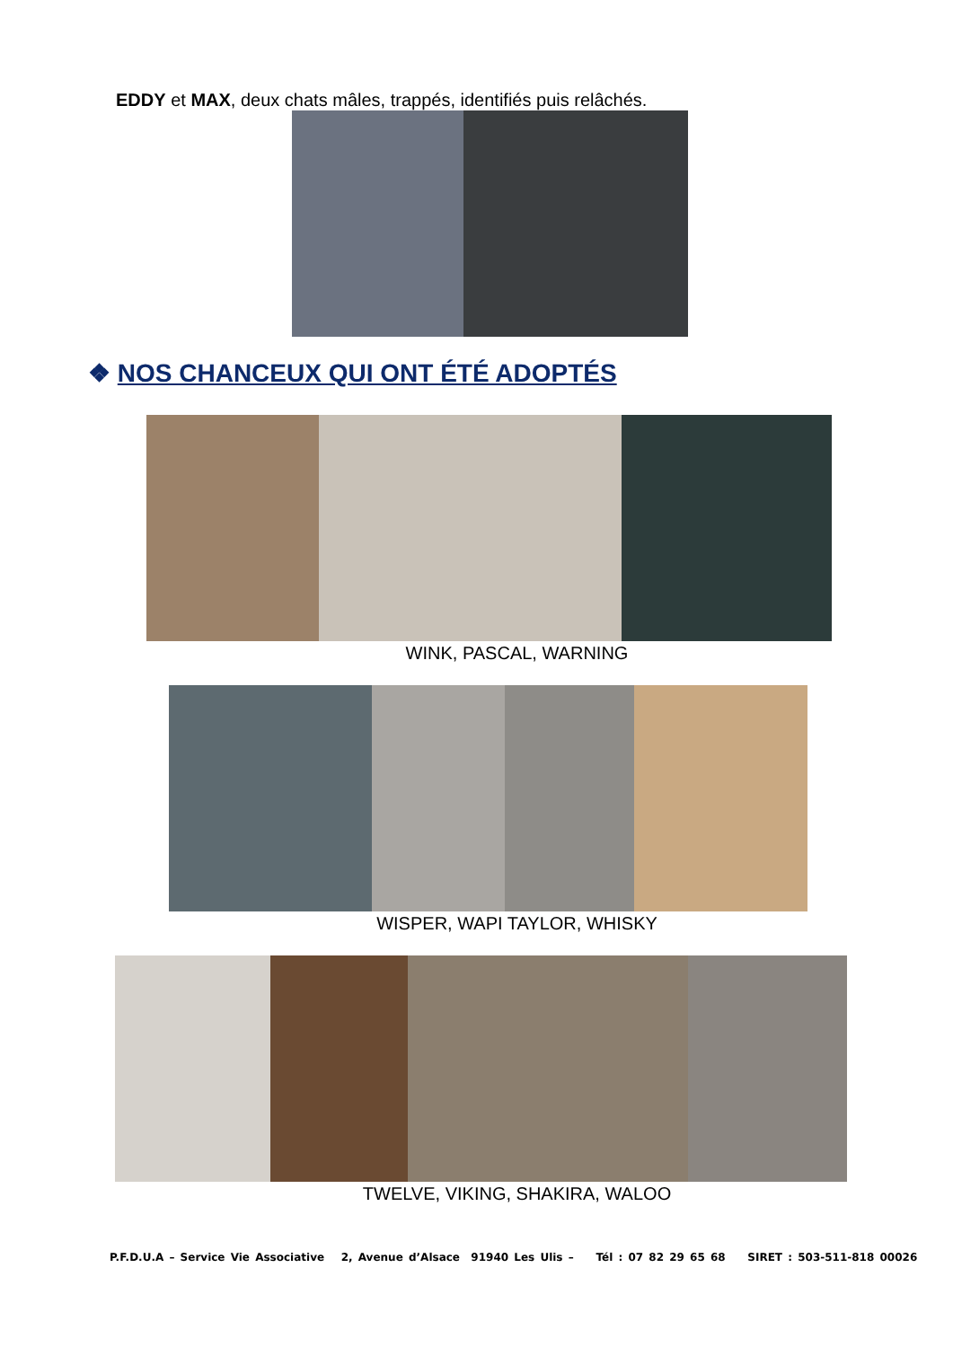EDDY et MAX, deux chats mâles, trappés, identifiés puis relâchés.
❖ NOS CHANCEUX QUI ONT ÉTÉ ADOPTÉS
WINK, PASCAL, WARNING
WISPER, WAPI TAYLOR, WHISKY
TWELVE, VIKING, SHAKIRA, WALOO
P.F.D.U.A – Service Vie Associative 2, Avenue d’Alsace 91940 Les Ulis – Tél : 07 82 29 65 68 SIRET : 503-511-818 00026